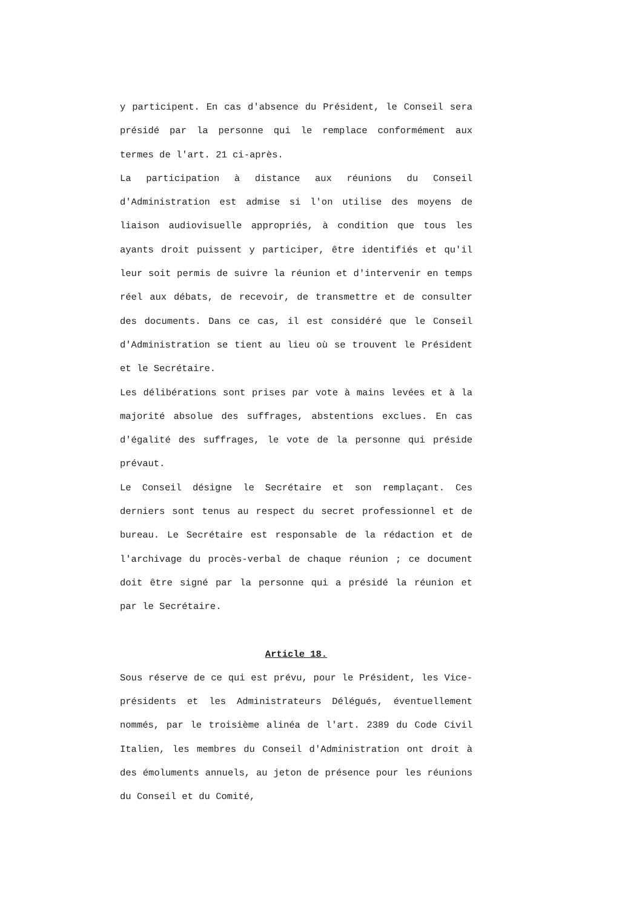y participent. En cas d'absence du Président, le Conseil sera présidé par la personne qui le remplace conformément aux termes de l'art. 21 ci-après.
La participation à distance aux réunions du Conseil d'Administration est admise si l'on utilise des moyens de liaison audiovisuelle appropriés, à condition que tous les ayants droit puissent y participer, être identifiés et qu'il leur soit permis de suivre la réunion et d'intervenir en temps réel aux débats, de recevoir, de transmettre et de consulter des documents. Dans ce cas, il est considéré que le Conseil d'Administration se tient au lieu où se trouvent le Président et le Secrétaire.
Les délibérations sont prises par vote à mains levées et à la majorité absolue des suffrages, abstentions exclues. En cas d'égalité des suffrages, le vote de la personne qui préside prévaut.
Le Conseil désigne le Secrétaire et son remplaçant. Ces derniers sont tenus au respect du secret professionnel et de bureau. Le Secrétaire est responsable de la rédaction et de l'archivage du procès-verbal de chaque réunion ; ce document doit être signé par la personne qui a présidé la réunion et par le Secrétaire.
Article 18.
Sous réserve de ce qui est prévu, pour le Président, les Vice-présidents et les Administrateurs Délégués, éventuellement nommés, par le troisième alinéa de l'art. 2389 du Code Civil Italien, les membres du Conseil d'Administration ont droit à des émoluments annuels, au jeton de présence pour les réunions du Conseil et du Comité,